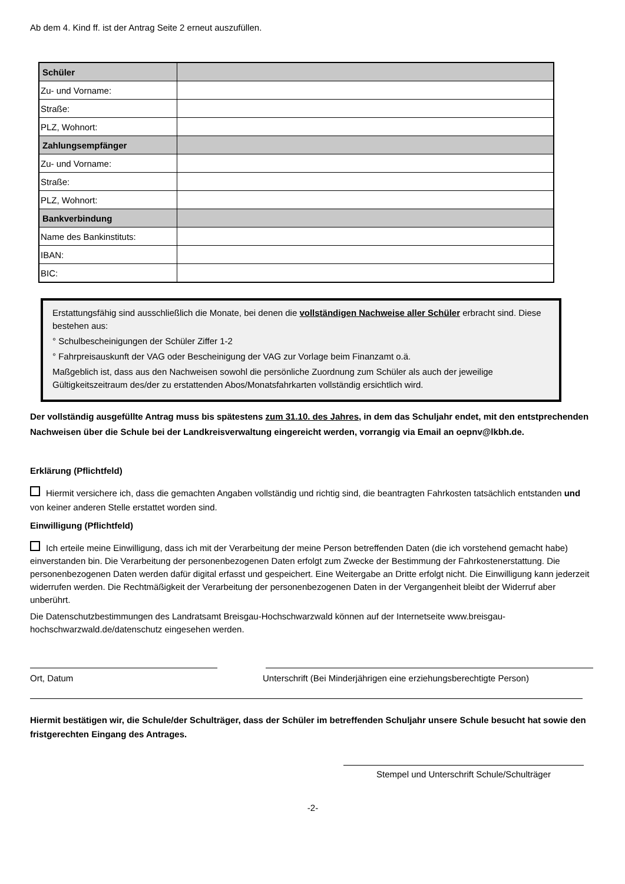Ab dem 4. Kind ff. ist der Antrag Seite 2 erneut auszufüllen.
| Schüler | |
| Zu- und Vorname: | |
| Straße: | |
| PLZ, Wohnort: | |
| Zahlungsempfänger | |
| Zu- und Vorname: | |
| Straße: | |
| PLZ, Wohnort: | |
| Bankverbindung | |
| Name des Bankinstituts: | |
| IBAN: | |
| BIC: | |
Erstattungsfähig sind ausschließlich die Monate, bei denen die vollständigen Nachweise aller Schüler erbracht sind. Diese bestehen aus:
° Schulbescheinigungen der Schüler Ziffer 1-2
° Fahrpreisauskunft der VAG oder Bescheinigung der VAG zur Vorlage beim Finanzamt o.ä.
Maßgeblich ist, dass aus den Nachweisen sowohl die persönliche Zuordnung zum Schüler als auch der jeweilige Gültigkeitszeitraum des/der zu erstattenden Abos/Monatsfahrkarten vollständig ersichtlich wird.
Der vollständig ausgefüllte Antrag muss bis spätestens zum 31.10. des Jahres, in dem das Schuljahr endet, mit den entstprechenden Nachweisen über die Schule bei der Landkreisverwaltung eingereicht werden, vorrangig via Email an oepnv@lkbh.de.
Erklärung (Pflichtfeld)
Hiermit versichere ich, dass die gemachten Angaben vollständig und richtig sind, die beantragten Fahrkosten tatsächlich entstanden und von keiner anderen Stelle erstattet worden sind.
Einwilligung (Pflichtfeld)
Ich erteile meine Einwilligung, dass ich mit der Verarbeitung der meine Person betreffenden Daten (die ich vorstehend gemacht habe) einverstanden bin. Die Verarbeitung der personenbezogenen Daten erfolgt zum Zwecke der Bestimmung der Fahrkostenerstattung. Die personenbezogenen Daten werden dafür digital erfasst und gespeichert. Eine Weitergabe an Dritte erfolgt nicht. Die Einwilligung kann jederzeit widerrufen werden. Die Rechtmäßigkeit der Verarbeitung der personenbezogenen Daten in der Vergangenheit bleibt der Widerruf aber unberührt.
Die Datenschutzbestimmungen des Landratsamt Breisgau-Hochschwarzwald können auf der Internetseite www.breisgau- hochschwarzwald.de/datenschutz eingesehen werden.
Ort, Datum Unterschrift (Bei Minderjährigen eine erziehungsberechtigte Person)
Hiermit bestätigen wir, die Schule/der Schulträger, dass der Schüler im betreffenden Schuljahr unsere Schule besucht hat sowie den fristgerechten Eingang des Antrages.
Stempel und Unterschrift Schule/Schulträger
-2-